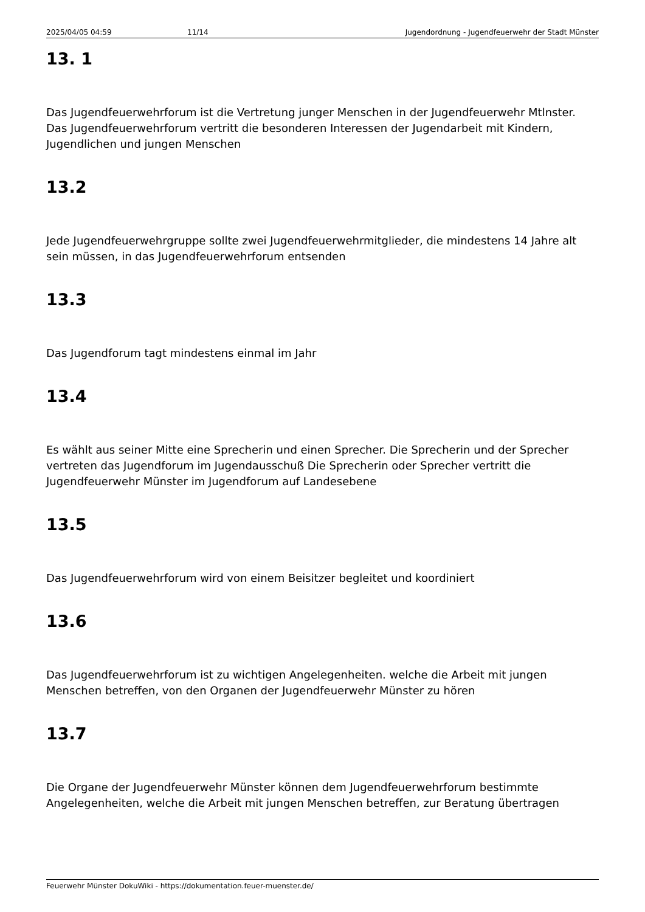2025/04/05 04:59 11/14 Jugendordnung - Jugendfeuerwehr der Stadt Münster
13. 1
Das Jugendfeuerwehrforum ist die Vertretung junger Menschen in der Jugendfeuerwehr Mtlnster. Das Jugendfeuerwehrforum vertritt die besonderen Interessen der Jugendarbeit mit Kindern, Jugendlichen und jungen Menschen
13.2
Jede Jugendfeuerwehrgruppe sollte zwei Jugendfeuerwehrmitglieder, die mindestens 14 Jahre alt sein müssen, in das Jugendfeuerwehrforum entsenden
13.3
Das Jugendforum tagt mindestens einmal im Jahr
13.4
Es wählt aus seiner Mitte eine Sprecherin und einen Sprecher. Die Sprecherin und der Sprecher vertreten das Jugendforum im Jugendausschuß Die Sprecherin oder Sprecher vertritt die Jugendfeuerwehr Münster im Jugendforum auf Landesebene
13.5
Das Jugendfeuerwehrforum wird von einem Beisitzer begleitet und koordiniert
13.6
Das Jugendfeuerwehrforum ist zu wichtigen Angelegenheiten. welche die Arbeit mit jungen Menschen betreffen, von den Organen der Jugendfeuerwehr Münster zu hören
13.7
Die Organe der Jugendfeuerwehr Münster können dem Jugendfeuerwehrforum bestimmte Angelegenheiten, welche die Arbeit mit jungen Menschen betreffen, zur Beratung übertragen
Feuerwehr Münster DokuWiki - https://dokumentation.feuer-muenster.de/